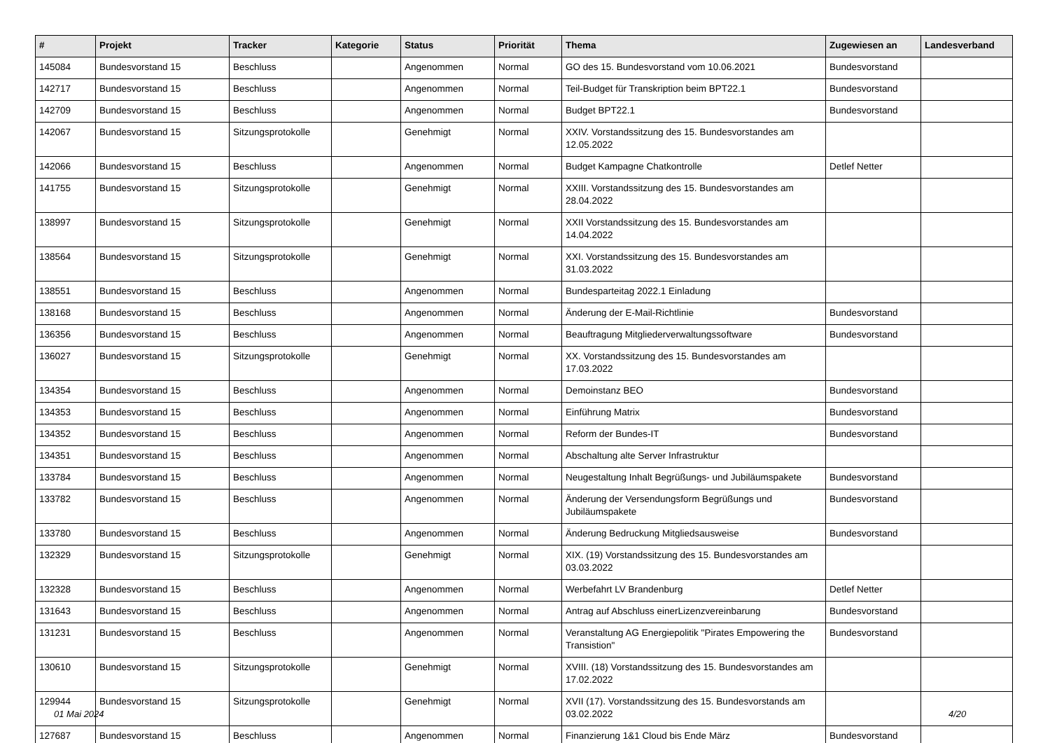| # | Projekt | Tracker | Kategorie | Status | Priorität | Thema | Zugewiesen an | Landesverband |
| --- | --- | --- | --- | --- | --- | --- | --- | --- |
| 145084 | Bundesvorstand 15 | Beschluss | | Angenommen | Normal | GO des 15. Bundesvorstand vom 10.06.2021 | Bundesvorstand | |
| 142717 | Bundesvorstand 15 | Beschluss | | Angenommen | Normal | Teil-Budget für Transkription beim BPT22.1 | Bundesvorstand | |
| 142709 | Bundesvorstand 15 | Beschluss | | Angenommen | Normal | Budget BPT22.1 | Bundesvorstand | |
| 142067 | Bundesvorstand 15 | Sitzungsprotokolle | | Genehmigt | Normal | XXIV. Vorstandssitzung des 15. Bundesvorstandes am 12.05.2022 | | |
| 142066 | Bundesvorstand 15 | Beschluss | | Angenommen | Normal | Budget Kampagne Chatkontrolle | Detlef Netter | |
| 141755 | Bundesvorstand 15 | Sitzungsprotokolle | | Genehmigt | Normal | XXIII. Vorstandssitzung des 15. Bundesvorstandes am 28.04.2022 | | |
| 138997 | Bundesvorstand 15 | Sitzungsprotokolle | | Genehmigt | Normal | XXII Vorstandssitzung des 15. Bundesvorstandes am 14.04.2022 | | |
| 138564 | Bundesvorstand 15 | Sitzungsprotokolle | | Genehmigt | Normal | XXI. Vorstandssitzung des 15. Bundesvorstandes am 31.03.2022 | | |
| 138551 | Bundesvorstand 15 | Beschluss | | Angenommen | Normal | Bundesparteitag 2022.1 Einladung | | |
| 138168 | Bundesvorstand 15 | Beschluss | | Angenommen | Normal | Änderung der E-Mail-Richtlinie | Bundesvorstand | |
| 136356 | Bundesvorstand 15 | Beschluss | | Angenommen | Normal | Beauftragung Mitgliederverwaltungssoftware | Bundesvorstand | |
| 136027 | Bundesvorstand 15 | Sitzungsprotokolle | | Genehmigt | Normal | XX. Vorstandssitzung des 15. Bundesvorstandes am 17.03.2022 | | |
| 134354 | Bundesvorstand 15 | Beschluss | | Angenommen | Normal | Demoinstanz BEO | Bundesvorstand | |
| 134353 | Bundesvorstand 15 | Beschluss | | Angenommen | Normal | Einführung Matrix | Bundesvorstand | |
| 134352 | Bundesvorstand 15 | Beschluss | | Angenommen | Normal | Reform der Bundes-IT | Bundesvorstand | |
| 134351 | Bundesvorstand 15 | Beschluss | | Angenommen | Normal | Abschaltung alte Server Infrastruktur | | |
| 133784 | Bundesvorstand 15 | Beschluss | | Angenommen | Normal | Neugestaltung Inhalt Begrüßungs- und Jubiläumspakete | Bundesvorstand | |
| 133782 | Bundesvorstand 15 | Beschluss | | Angenommen | Normal | Änderung der Versendungsform Begrüßungs und Jubiläumspakete | Bundesvorstand | |
| 133780 | Bundesvorstand 15 | Beschluss | | Angenommen | Normal | Änderung Bedruckung Mitgliedsausweise | Bundesvorstand | |
| 132329 | Bundesvorstand 15 | Sitzungsprotokolle | | Genehmigt | Normal | XIX. (19) Vorstandssitzung des 15. Bundesvorstandes am 03.03.2022 | | |
| 132328 | Bundesvorstand 15 | Beschluss | | Angenommen | Normal | Werbefahrt LV Brandenburg | Detlef Netter | |
| 131643 | Bundesvorstand 15 | Beschluss | | Angenommen | Normal | Antrag auf Abschluss einerLizenzvereinbarung | Bundesvorstand | |
| 131231 | Bundesvorstand 15 | Beschluss | | Angenommen | Normal | Veranstaltung AG Energiepolitik "Pirates Empowering the Transistion" | Bundesvorstand | |
| 130610 | Bundesvorstand 15 | Sitzungsprotokolle | | Genehmigt | Normal | XVIII. (18) Vorstandssitzung des 15. Bundesvorstandes am 17.02.2022 | | |
| 129944 | Bundesvorstand 15 | Sitzungsprotokolle | | Genehmigt | Normal | XVII (17). Vorstandssitzung des 15. Bundesvorstands am 03.02.2022 | | |
| 127687 | Bundesvorstand 15 | Beschluss | | Angenommen | Normal | Finanzierung 1&1 Cloud bis Ende März | Bundesvorstand | |
01 Mai 2024 4/20